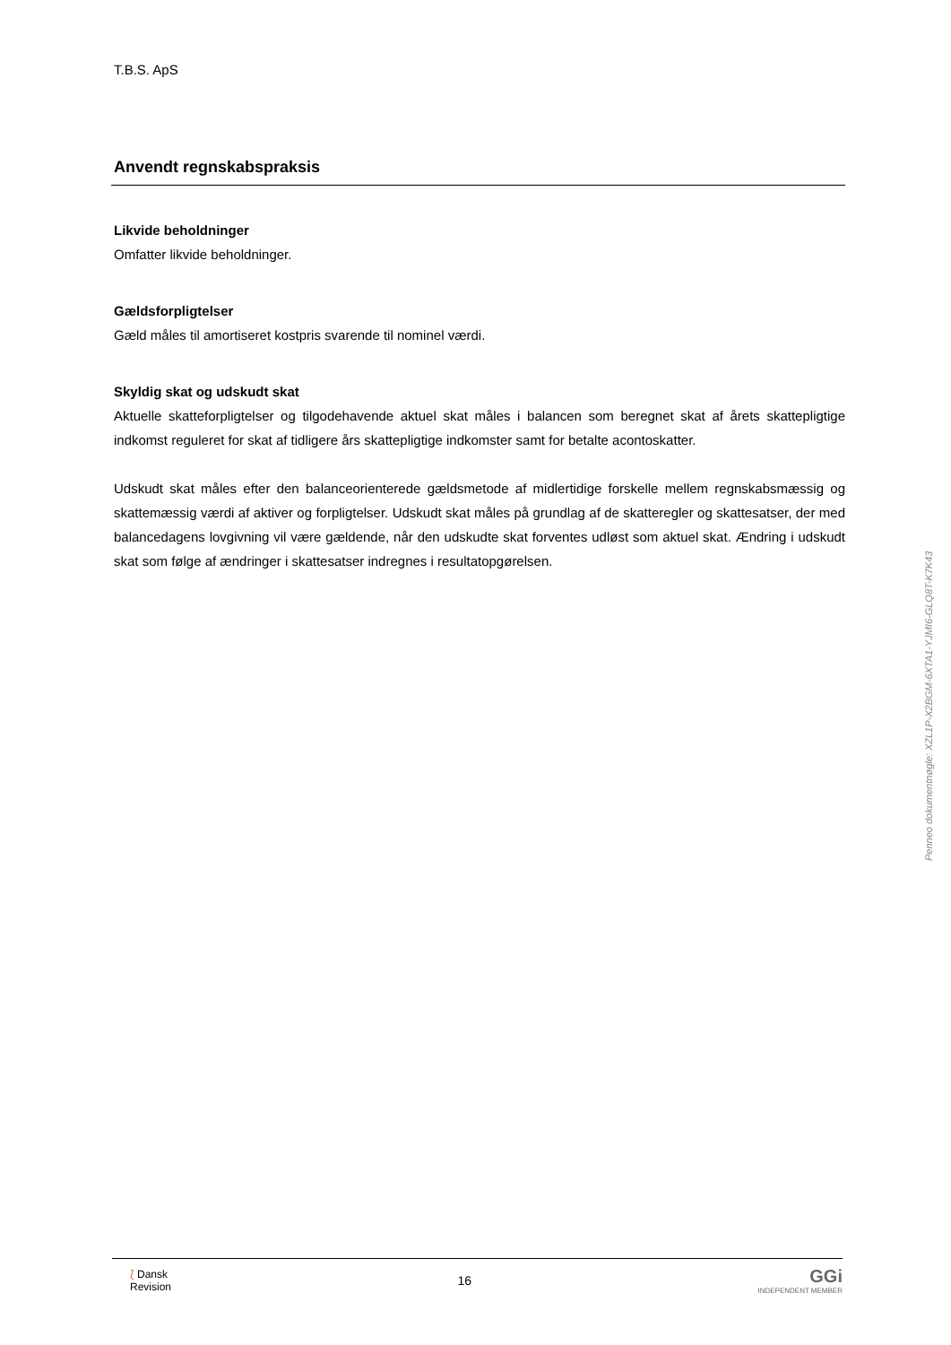T.B.S. ApS
Anvendt regnskabspraksis
Likvide beholdninger
Omfatter likvide beholdninger.
Gældsforpligtelser
Gæld måles til amortiseret kostpris svarende til nominel værdi.
Skyldig skat og udskudt skat
Aktuelle skatteforpligtelser og tilgodehavende aktuel skat måles i balancen som beregnet skat af årets skattepligtige indkomst reguleret for skat af tidligere års skattepligtige indkomster samt for betalte acontoskatter.
Udskudt skat måles efter den balanceorienterede gældsmetode af midlertidige forskelle mellem regnskabsmæssig og skattemæssig værdi af aktiver og forpligtelser. Udskudt skat måles på grundlag af de skatteregler og skattesatser, der med balancedagens lovgivning vil være gældende, når den udskudte skat forventes udløst som aktuel skat. Ændring i udskudt skat som følge af ændringer i skattesatser indregnes i resultatopgørelsen.
Penneo dokumentnøgle: XZL1P-X2BGM-6XTA1-YJMI6-GLQ8T-K7K43
⟅ Dansk
Revision
16
GGi
INDEPENDENT MEMBER